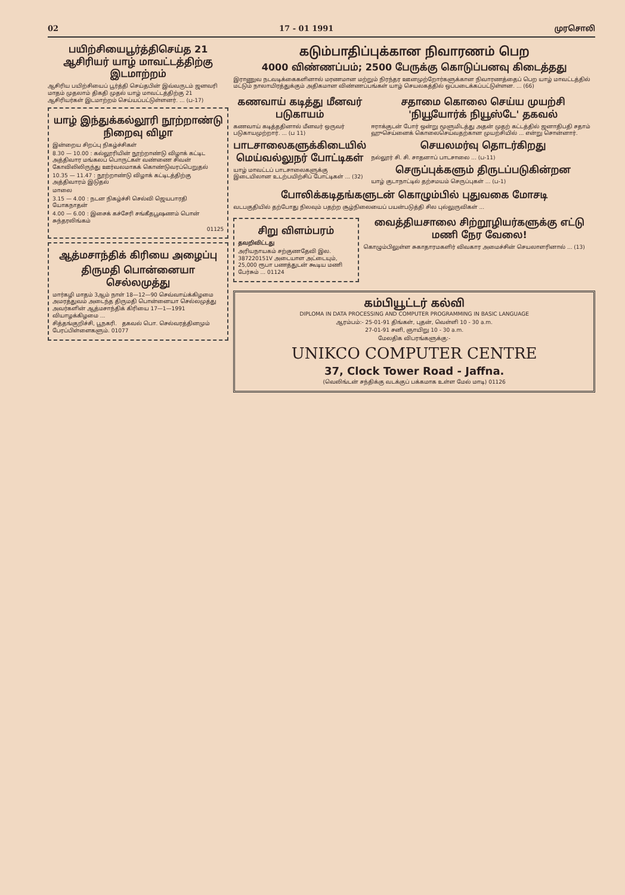02 17 - 01 1991 முரசொலி
பயிற்சியைபூர்த்திசெய்த 21 ஆசிரியர் யாழ் மாவட்டத்திற்கு இடமாற்றம்
ஆசிரிய பயிற்சியைப் பூர்த்தி செய்தபின் இவ்வருடம் ஜனவரி மாதம் முதலாம் திகதி முதல் யாழ் மாவட்டத்திற்கு 21 ஆசிரியர்கள் இடமாற்றம் செய்யப்பட்டுள்ளனர். ... (ப-17)
யாழ் இந்துக்கல்லூரி நூற்றாண்டு நிறைவு விழா
இன்றைய சிறப்பு நிகழ்ச்சிகள்
8.30 — 10.00 : கல்லூரியின் நூற்றாண்டு விழாக் கட்டிட அத்திவார மங்கலப் பொருட்கள் வண்ணை சிவன் கோவிலிலிருந்து ஊர்வலமாகக் கொண்டுவரப்பெறுதல்
10.35 — 11.47 : நூற்றாண்டு விழாக் கட்டிடத்திற்கு அத்திவாரம் இடுதல்
மாலை
3.15 — 4.00 : நடன நிகழ்ச்சி செல்வி ஜெயபாரதி யோகநாதன்
4.00 — 6.00 : இசைக் கச்சேரி சங்கீதபூஷணம் பொன் சுந்தரலிங்கம்
01125
ஆத்மசாந்திக் கிரியை அழைப்பு
திருமதி பொன்னையா செல்லமுத்து
மார்கழி மாதம் 3ஆம் நாள் 18—12—90 செவ்வாய்க்கிழமை அமரத்துவம் அடைந்த திருமதி பொன்னையா செல்லமுத்து அவர்களின் ஆத்மசாந்திக் கிரியை 17—1—1991 வியாழக்கிழமை ...
சித்தங்குறிச்சி, பூநகரி. தகவல் பொ. செல்வரத்தினமும் பேரப்பிள்ளைகளும். 01077
கடும்பாதிப்புக்கான நிவாரணம் பெற
4000 விண்ணப்பம்; 2500 பேருக்கு கொடுப்பனவு கிடைத்தது
இராணுவ நடவடிக்கைகளினால் மரணமான மற்றும் நிரந்தர ஊனமுற்றோர்களுக்கான நிவாரணத்தைப் பெற யாழ் மாவட்டத்தில் மட்டும் நாலாயிரத்துக்கும் அதிகமான விண்ணப்பங்கள் யாழ் செயலகத்தில் ஒப்படைக்கப்பட்டுள்ளன. ... (66)
கணவாய் கடித்து மீனவர் படுகாயம்
கணவாய் கடித்ததினால் மீனவர் ஒருவர் படுகாயமுற்றார். ... (ப 11)
பாடசாலைகளுக்கிடையில் மெய்வல்லுநர் போட்டிகள்
யாழ் மாவட்டப் பாடசாலைகளுக்கு இடையிலான உடற்பயிற்சிப் போட்டிகள் ... (32)
சதாமை கொலை செய்ய முயற்சி 'நியூயோர்க் நியூஸ்டே' தகவல்
ஈராக்குடன் போர் ஒன்று மூளுமிடத்து அதன் முதற் கட்டத்தில் ஜனாதிபதி சதாம் ஹுசெய்னைக் கொலைசெய்வதற்கான முயற்சியில் ... என்று சொன்னார்.
செயலமர்வு தொடர்கிறது
நல்லூர் சி. சி. சாதனாப் பாடசாலை ... (ப-11)
செருப்புக்களும் திருடப்படுகின்றன
யாழ் குடாநாட்டில் தற்சமயம் செருப்புகள் ... (ப-1)
போலிக்கடிதங்களுடன் கொழும்பில் புதுவகை மோசடி
வடபகுதியில் தற்போது நிலவும் பதற்ற சூழ்நிலையைப் பயன்படுத்தி சில புல்லுருவிகள் ...
சிறு விளம்பரம்
தவறிவிட்டது
அரியநாயகம் சற்குணதேவி இல. 387220151V அடையாள அட்டையும், 25,000 ரூபா பணத்துடன் கூடிய மணி பேர்சும் ... 01124
வைத்தியசாலை சிற்றூழியர்களுக்கு எட்டு மணி நேர வேலை!
கொழும்பிலுள்ள சுகாதாரமகளிர் விவகார அமைச்சின் செயலாளரினால் ... (13)
கம்பியூட்டர் கல்வி
DIPLOMA IN DATA PROCESSING AND COMPUTER PROGRAMMING IN BASIC LANGUAGE
ஆரம்பம்:- 25-01-91 திங்கள், புதன், வெள்ளி 10 - 30 a.m.
27-01-91 சனி, ஞாயிறு 10 - 30 a.m.
மேலதிக விபரங்களுக்கு:-
UNIKCO COMPUTER CENTRE
37, Clock Tower Road - Jaffna.
(வெலிங்டன் சந்திக்கு வடக்குப் பக்கமாக உள்ள மேல் மாடி) 01126